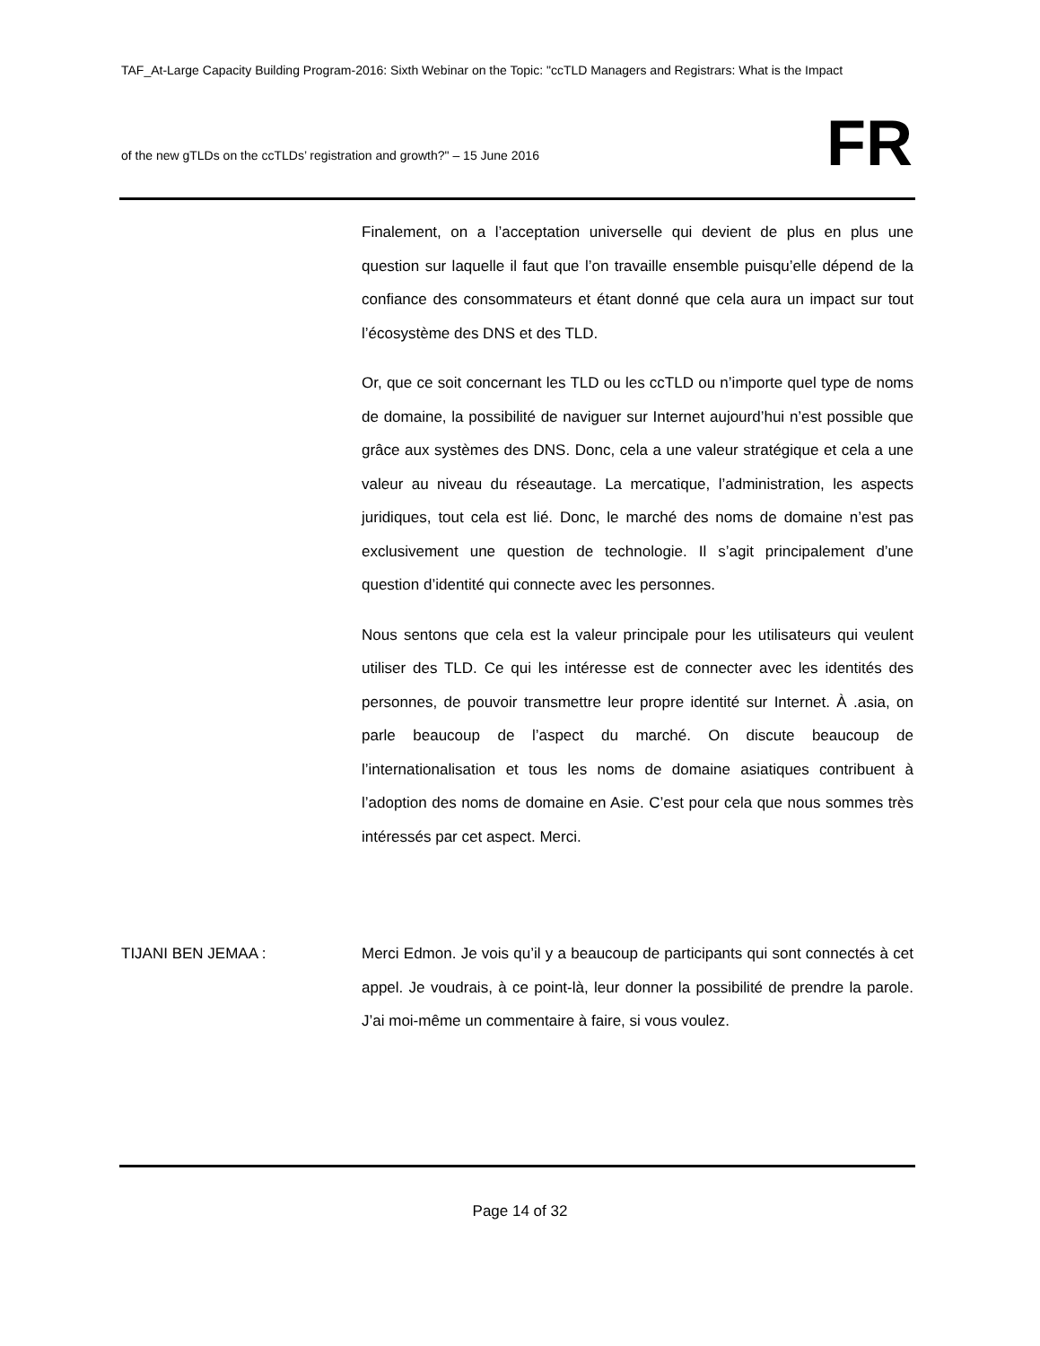TAF_At-Large Capacity Building Program-2016: Sixth Webinar on the Topic: "ccTLD Managers and Registrars: What is the Impact
of the new gTLDs on the ccTLDs’ registration and growth?" – 15 June 2016
FR
Finalement, on a l’acceptation universelle qui devient de plus en plus une question sur laquelle il faut que l’on travaille ensemble puisqu’elle dépend de la confiance des consommateurs et étant donné que cela aura un impact sur tout l’écosystème des DNS et des TLD.
Or, que ce soit concernant les TLD ou les ccTLD ou n’importe quel type de noms de domaine, la possibilité de naviguer sur Internet aujourd’hui n’est possible que grâce aux systèmes des DNS. Donc, cela a une valeur stratégique et cela a une valeur au niveau du réseautage. La mercatique, l’administration, les aspects juridiques, tout cela est lié. Donc, le marché des noms de domaine n’est pas exclusivement une question de technologie. Il s’agit principalement d’une question d’identité qui connecte avec les personnes.
Nous sentons que cela est la valeur principale pour les utilisateurs qui veulent utiliser des TLD. Ce qui les intéresse est de connecter avec les identités des personnes, de pouvoir transmettre leur propre identité sur Internet. À .asia, on parle beaucoup de l’aspect du marché. On discute beaucoup de l’internationalisation et tous les noms de domaine asiatiques contribuent à l’adoption des noms de domaine en Asie. C’est pour cela que nous sommes très intéressés par cet aspect. Merci.
TIJANI BEN JEMAA : Merci Edmon. Je vois qu’il y a beaucoup de participants qui sont connectés à cet appel. Je voudrais, à ce point-là, leur donner la possibilité de prendre la parole. J’ai moi-même un commentaire à faire, si vous voulez.
Page 14 of 32